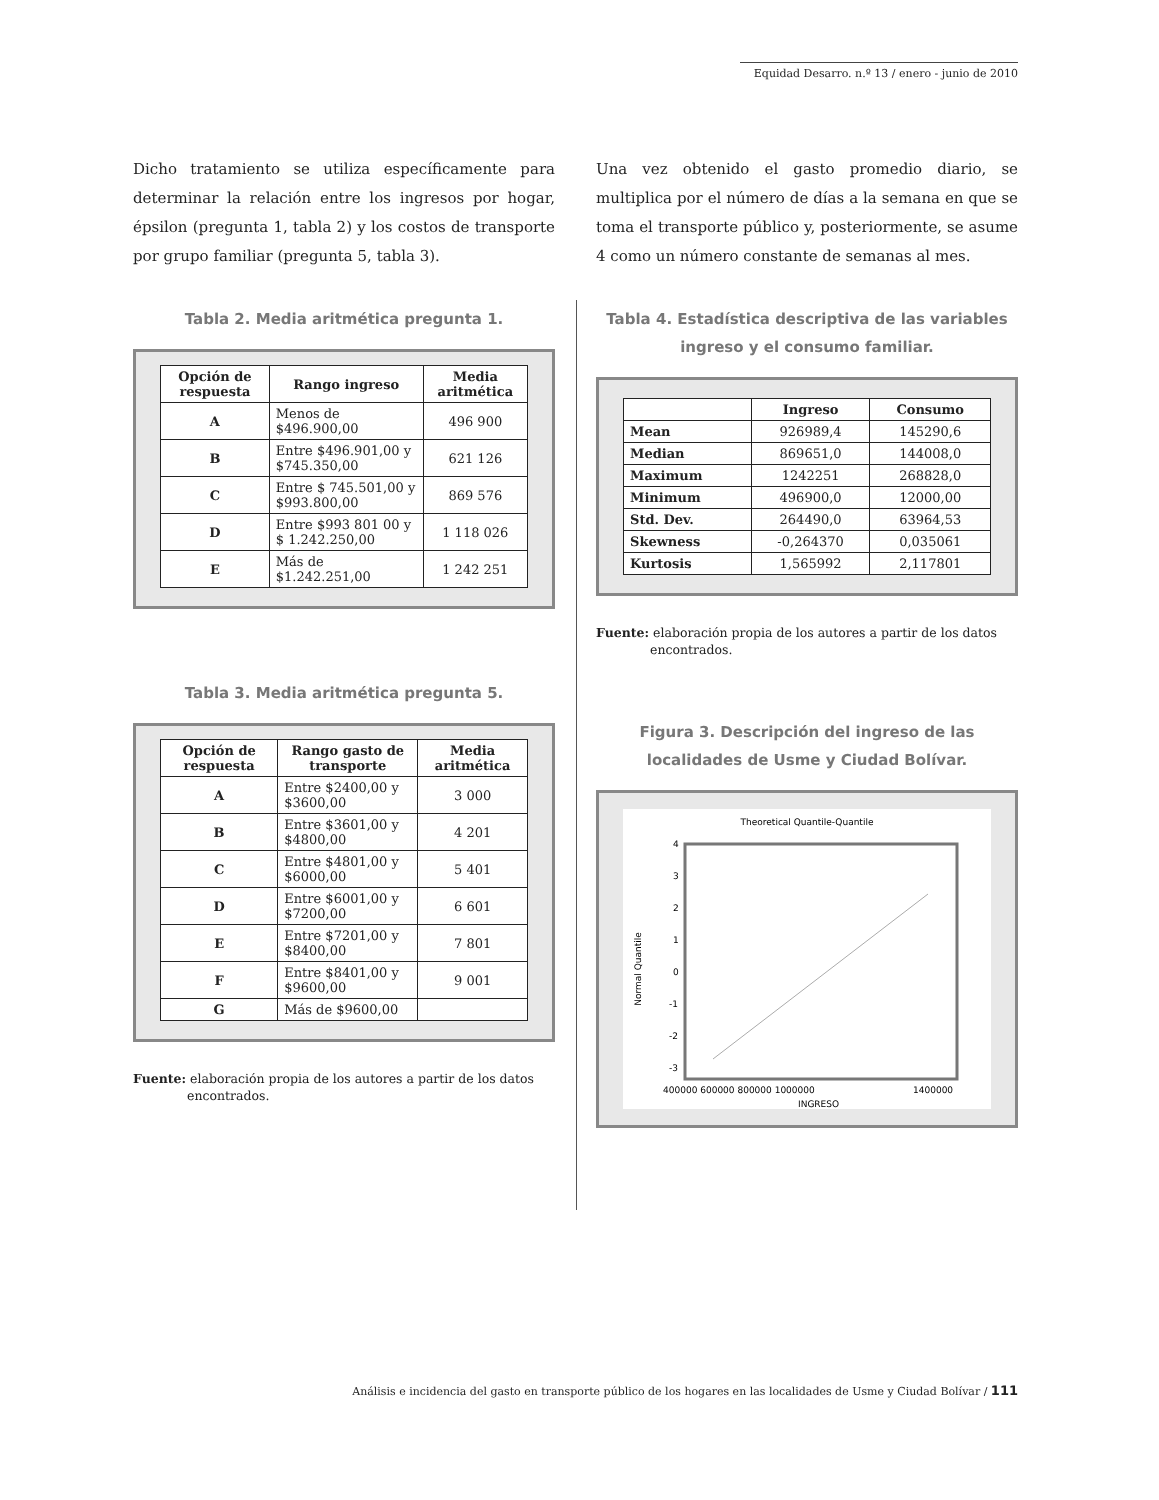Equidad Desarro. n.º 13 / enero - junio de 2010
Dicho tratamiento se utiliza específicamente para determinar la relación entre los ingresos por hogar, épsilon (pregunta 1, tabla 2) y los costos de transporte por grupo familiar (pregunta 5, tabla 3).
Tabla 2. Media aritmética pregunta 1.
| Opción de respuesta | Rango ingreso | Media aritmética |
| --- | --- | --- |
| A | Menos de $496.900,00 | 496 900 |
| B | Entre $496.901,00 y $745.350,00 | 621 126 |
| C | Entre $ 745.501,00 y $993.800,00 | 869 576 |
| D | Entre $993 801 00 y $ 1.242.250,00 | 1 118 026 |
| E | Más de $1.242.251,00 | 1 242 251 |
Tabla 3. Media aritmética pregunta 5.
| Opción de respuesta | Rango gasto de transporte | Media aritmética |
| --- | --- | --- |
| A | Entre $2400,00 y $3600,00 | 3 000 |
| B | Entre $3601,00 y $4800,00 | 4 201 |
| C | Entre $4801,00 y $6000,00 | 5 401 |
| D | Entre $6001,00 y $7200,00 | 6 601 |
| E | Entre $7201,00 y $8400,00 | 7 801 |
| F | Entre $8401,00 y $9600,00 | 9 001 |
| G | Más de $9600,00 | |
Fuente: elaboración propia de los autores a partir de los datos
encontrados.
Una vez obtenido el gasto promedio diario, se multiplica por el número de días a la semana en que se toma el transporte público y, posteriormente, se asume 4 como un número constante de semanas al mes.
Tabla 4. Estadística descriptiva de las variables ingreso y el consumo familiar.
| | Ingreso | Consumo |
| --- | --- | --- |
| Mean | 926989,4 | 145290,6 |
| Median | 869651,0 | 144008,0 |
| Maximum | 1242251 | 268828,0 |
| Minimum | 496900,0 | 12000,00 |
| Std. Dev. | 264490,0 | 63964,53 |
| Skewness | -0,264370 | 0,035061 |
| Kurtosis | 1,565992 | 2,117801 |
Fuente: elaboración propia de los autores a partir de los datos
encontrados.
Figura 3. Descripción del ingreso de las localidades de Usme y Ciudad Bolívar.
Theoretical Quantile-Quantile
4
3
2
1
0
-1
-2
-3
Normal Quantile
400000 600000 800000 1000000
1400000
INGRESO
Análisis e incidencia del gasto en transporte público de los hogares en las localidades de Usme y Ciudad Bolívar / 111